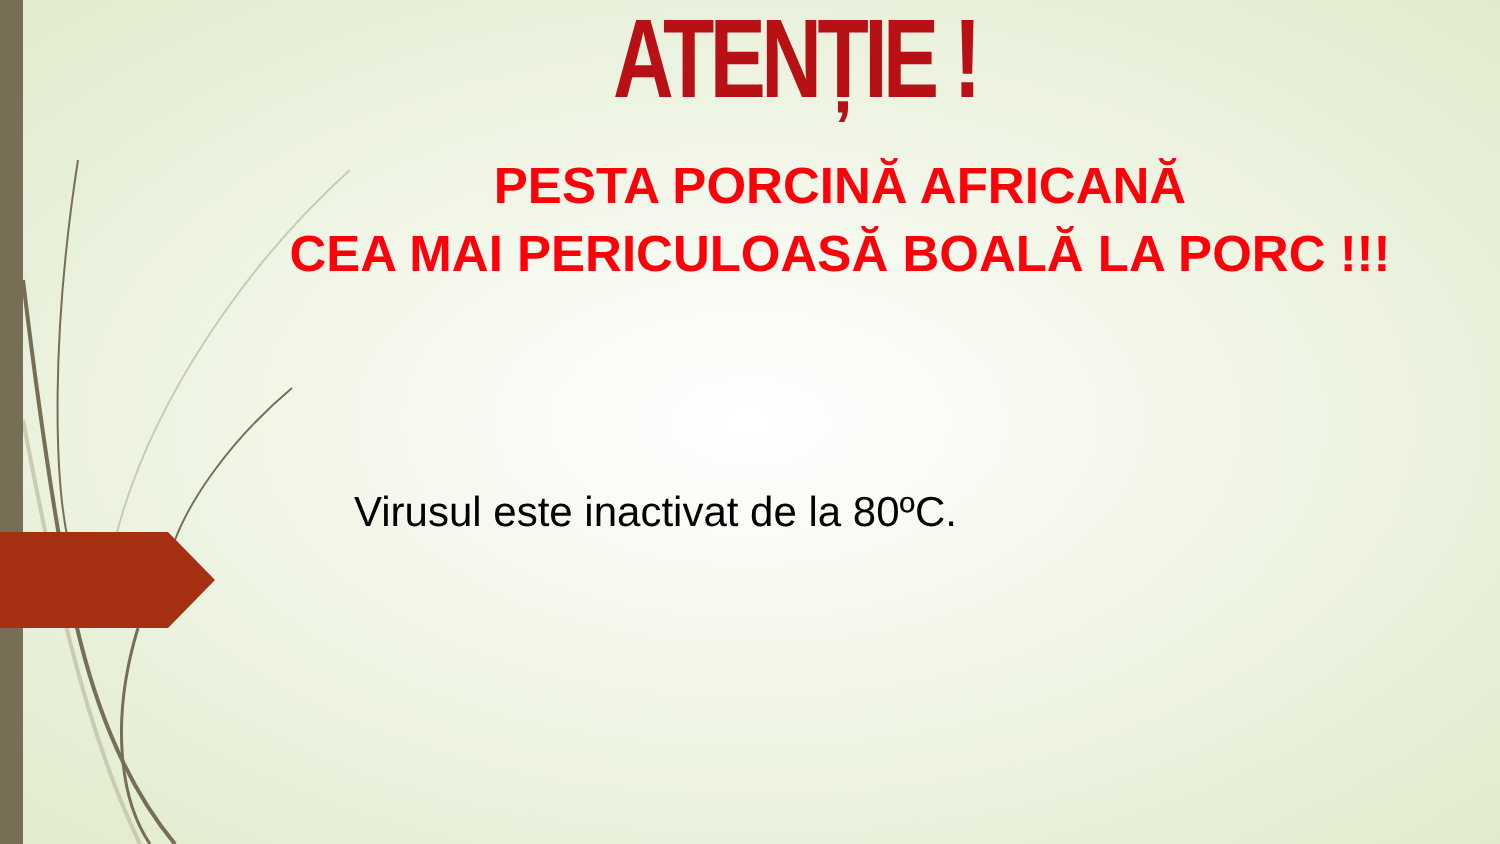ATENȚIE !
PESTA PORCINĂ AFRICANĂ
CEA MAI PERICULOASĂ BOALĂ LA PORC !!!
Virusul este inactivat de la 80ºC.